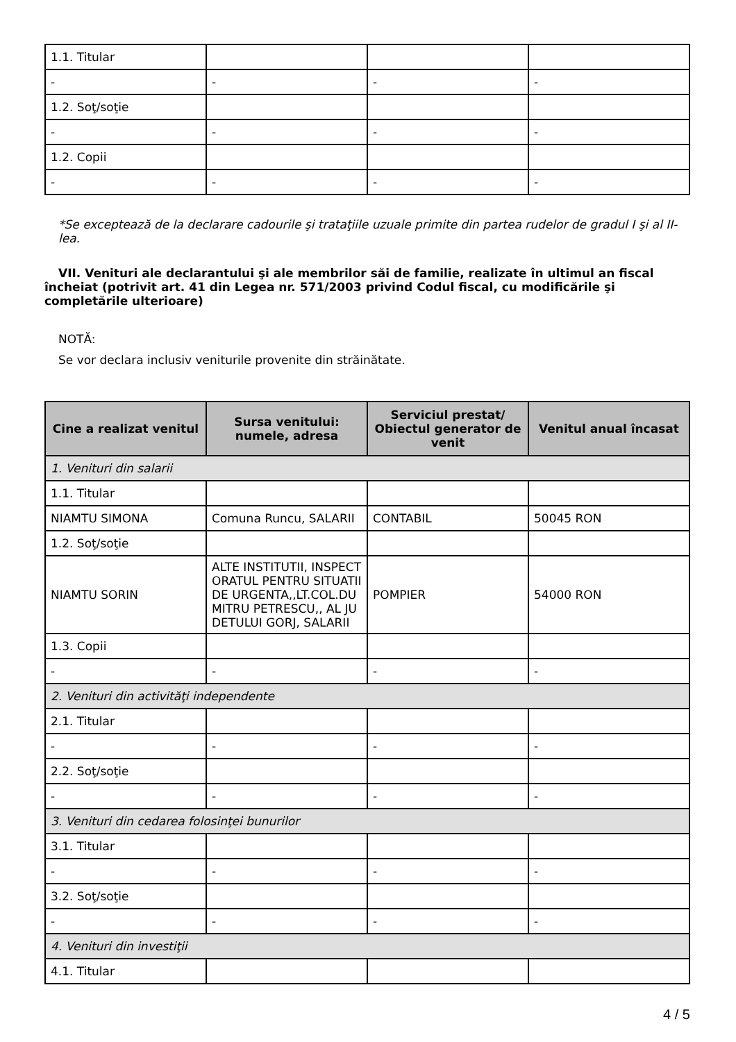| 1.1. Titular | | | |
| - | - | - | - |
| 1.2. Soţ/soţie | | | |
| - | - | - | - |
| 1.2. Copii | | | |
| - | - | - | - |
*Se exceptează de la declarare cadourile şi trataţiile uzuale primite din partea rudelor de gradul I şi al II-lea.
VII. Venituri ale declarantului şi ale membrilor săi de familie, realizate în ultimul an fiscal încheiat (potrivit art. 41 din Legea nr. 571/2003 privind Codul fiscal, cu modificările şi completările ulterioare)
NOTĂ:
Se vor declara inclusiv veniturile provenite din străinătate.
| Cine a realizat venitul | Sursa venitului: numele, adresa | Serviciul prestat/ Obiectul generator de venit | Venitul anual încasat |
| --- | --- | --- | --- |
| 1. Venituri din salarii | | | |
| 1.1. Titular | | | |
| NIAMTU SIMONA | Comuna Runcu, SALARII | CONTABIL | 50045 RON |
| 1.2. Soţ/soţie | | | |
| NIAMTU SORIN | ALTE INSTITUTII, INSPECTORATUL PENTRU SITUATII DE URGENTA,,LT.COL.DUMITRU PETRESCU,, AL JUDETULUI GORJ, SALARII | POMPIER | 54000 RON |
| 1.3. Copii | | | |
| - | - | - | - |
| 2. Venituri din activităţi independente | | | |
| 2.1. Titular | | | |
| - | - | - | - |
| 2.2. Soţ/soţie | | | |
| - | - | - | - |
| 3. Venituri din cedarea folosinţei bunurilor | | | |
| 3.1. Titular | | | |
| - | - | - | - |
| 3.2. Soţ/soţie | | | |
| - | - | - | - |
| 4. Venituri din investiţii | | | |
| 4.1. Titular | | | |
4 / 5